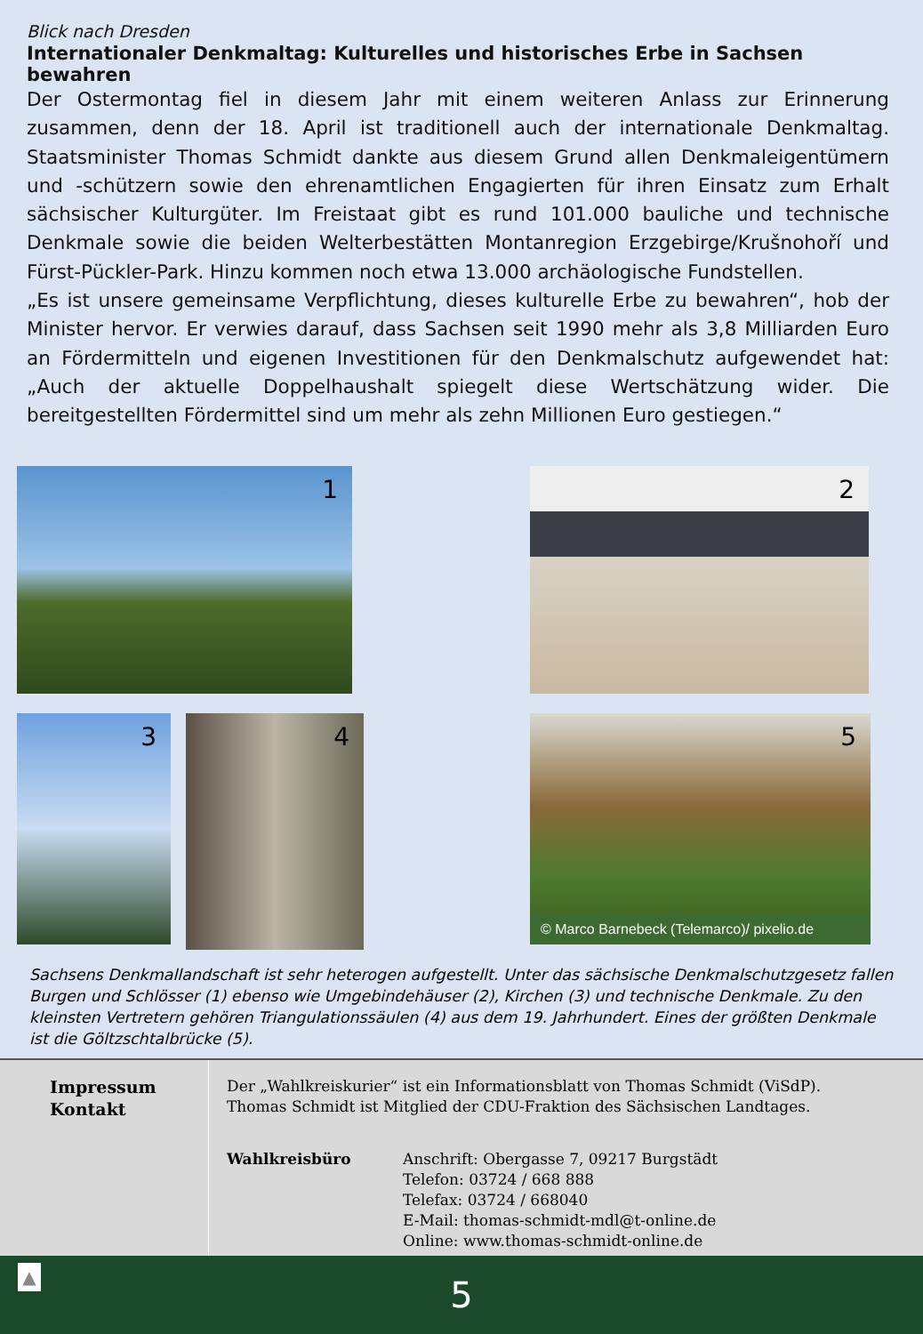Blick nach Dresden
Internationaler Denkmaltag: Kulturelles und historisches Erbe in Sachsen bewahren
Der Ostermontag fiel in diesem Jahr mit einem weiteren Anlass zur Erinnerung zusammen, denn der 18. April ist traditionell auch der internationale Denkmaltag. Staatsminister Thomas Schmidt dankte aus diesem Grund allen Denkmaleigentümern und -schützern sowie den ehrenamtlichen Engagierten für ihren Einsatz zum Erhalt sächsischer Kulturgüter. Im Freistaat gibt es rund 101.000 bauliche und technische Denkmale sowie die beiden Welterbestätten Montanregion Erzgebirge/Krušnohoří und Fürst-Pückler-Park. Hinzu kommen noch etwa 13.000 archäologische Fundstellen.
„Es ist unsere gemeinsame Verpflichtung, dieses kulturelle Erbe zu bewahren“, hob der Minister hervor. Er verwies darauf, dass Sachsen seit 1990 mehr als 3,8 Milliarden Euro an Fördermitteln und eigenen Investitionen für den Denkmalschutz aufgewendet hat: „Auch der aktuelle Doppelhaushalt spiegelt diese Wertschätzung wider. Die bereitgestellten Fördermittel sind um mehr als zehn Millionen Euro gestiegen.“
1 2
3 4
5
© Marco Barnebeck (Telemarco)/ pixelio.de
Sachsens Denkmallandschaft ist sehr heterogen aufgestellt. Unter das sächsische Denkmalschutzgesetz fallen Burgen und Schlösser (1) ebenso wie Umgebindehäuser (2), Kirchen (3) und technische Denkmale. Zu den kleinsten Vertretern gehören Triangulationssäulen (4) aus dem 19. Jahrhundert. Eines der größten Denkmale ist die Göltzschtalbrücke (5).
Impressum
Kontakt
Der „Wahlkreiskurier“ ist ein Informationsblatt von Thomas Schmidt (ViSdP).
Thomas Schmidt ist Mitglied der CDU-Fraktion des Sächsischen Landtages.
Wahlkreisbüro Anschrift: Obergasse 7, 09217 Burgstädt
Telefon: 03724 / 668 888
Telefax: 03724 / 668040
E-Mail: thomas-schmidt-mdl@t-online.de
Online: www.thomas-schmidt-online.de
▲ 5